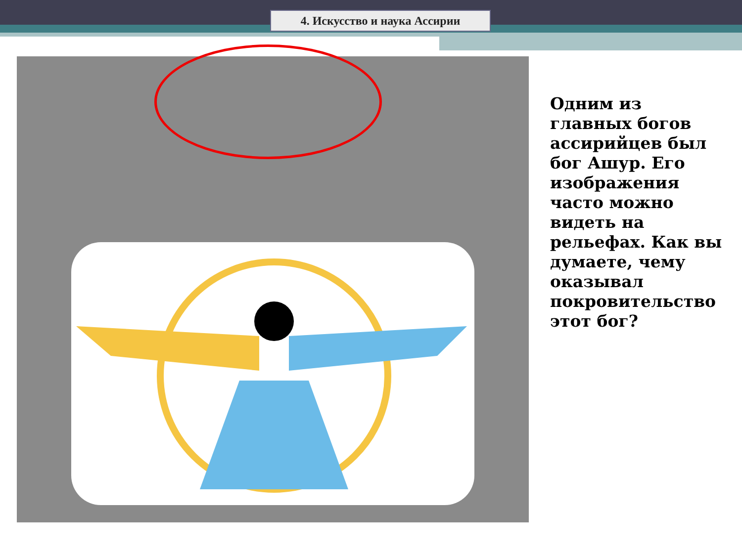4. Искусство и наука Ассирии
Одним из главных богов ассирийцев был бог Ашур. Его изображения часто можно видеть на рельефах. Как вы думаете, чему оказывал покровительство этот бог?